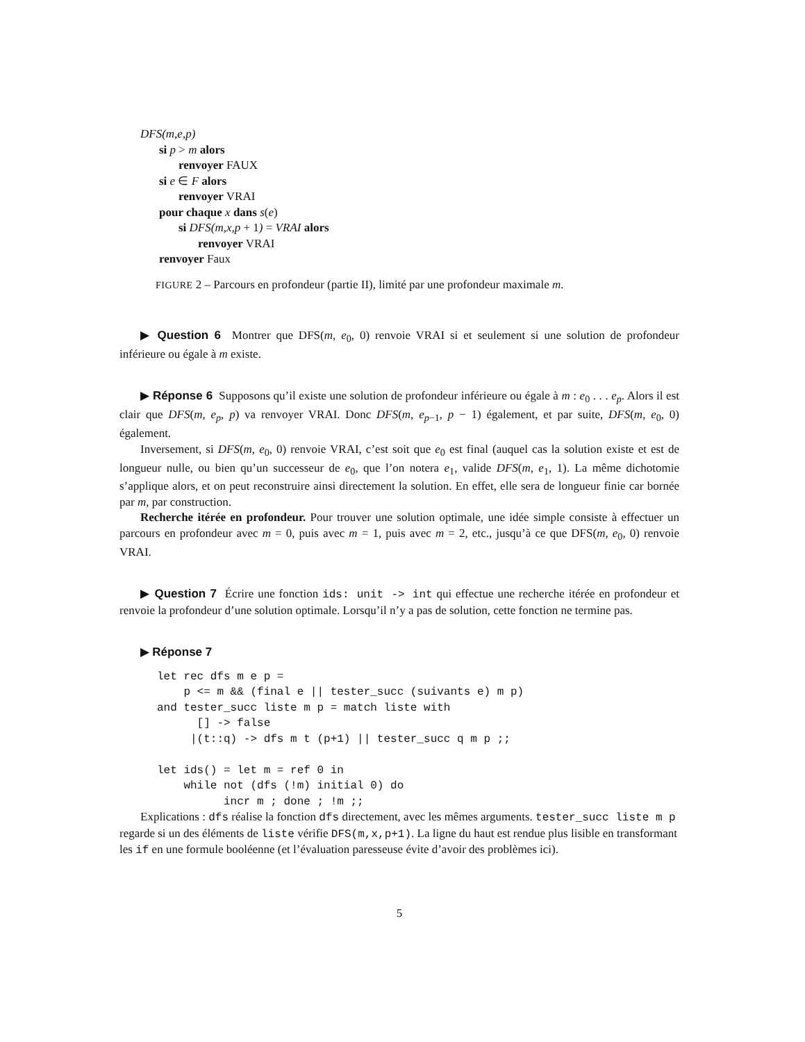DFS(m,e,p)
si p > m alors
renvoyer FAUX
si e ∈ F alors
renvoyer VRAI
pour chaque x dans s(e)
si DFS(m,x,p + 1) = VRAI alors
renvoyer VRAI
renvoyer Faux
FIGURE 2 – Parcours en profondeur (partie II), limité par une profondeur maximale m.
▶ Question 6 Montrer que DFS(m, e<sub>0</sub>, 0) renvoie VRAI si et seulement si une solution de profondeur inférieure ou égale à m existe.
▶ Réponse 6 Supposons qu’il existe une solution de profondeur inférieure ou égale à m : e<sub>0</sub> . . . e<sub>p</sub>. Alors il est clair que DFS(m, e<sub>p</sub>, p) va renvoyer VRAI. Donc DFS(m, e<sub>p−1</sub>, p − 1) également, et par suite, DFS(m, e<sub>0</sub>, 0) également.
Inversement, si DFS(m, e<sub>0</sub>, 0) renvoie VRAI, c’est soit que e<sub>0</sub> est final (auquel cas la solution existe et est de longueur nulle, ou bien qu’un successeur de e<sub>0</sub>, que l’on notera e<sub>1</sub>, valide DFS(m, e<sub>1</sub>, 1). La même dichotomie s’applique alors, et on peut reconstruire ainsi directement la solution. En effet, elle sera de longueur finie car bornée par m, par construction.
Recherche itérée en profondeur. Pour trouver une solution optimale, une idée simple consiste à effectuer un parcours en profondeur avec m = 0, puis avec m = 1, puis avec m = 2, etc., jusqu’à ce que DFS(m, e<sub>0</sub>, 0) renvoie VRAI.
▶ Question 7 Écrire une fonction ids: unit -> int qui effectue une recherche itérée en profondeur et renvoie la profondeur d’une solution optimale. Lorsqu’il n’y a pas de solution, cette fonction ne termine pas.
▶ Réponse 7
let rec dfs m e p =
    p <= m && (final e || tester_succ (suivants e) m p)
and tester_succ liste m p = match liste with
      [] -> false
     |(t::q) -> dfs m t (p+1) || tester_succ q m p ;;

let ids() = let m = ref 0 in
    while not (dfs (!m) initial 0) do
          incr m ; done ; !m ;;
Explications : dfs réalise la fonction dfs directement, avec les mêmes arguments. tester_succ liste m p regarde si un des éléments de liste vérifie DFS(m,x,p+1). La ligne du haut est rendue plus lisible en transformant les if en une formule booléenne (et l’évaluation paresseuse évite d’avoir des problèmes ici).
5